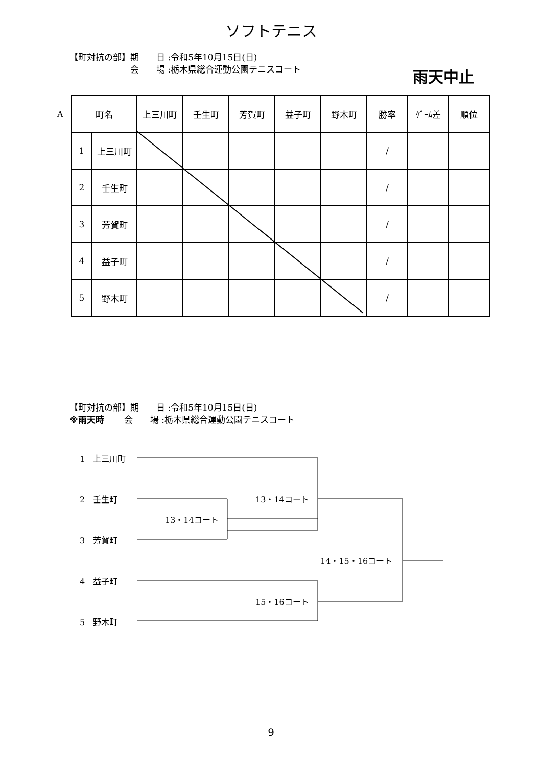ソフトテニス
【町対抗の部】期　　日 :令和5年10月15日(日)
　　　　　　　会　　場 :栃木県総合運動公園テニスコート
雨天中止
A
| 町名 | | 上三川町 | 壬生町 | 芳賀町 | 益子町 | 野木町 | 勝率 | ｹﾞｰﾑ差 | 順位 |
| --- | --- | --- | --- | --- | --- | --- | --- | --- | --- |
| 1 | 上三川町 | | | | | | / | | |
| 2 | 壬生町 | | | | | | / | | |
| 3 | 芳賀町 | | | | | | / | | |
| 4 | 益子町 | | | | | | / | | |
| 5 | 野木町 | | | | | | / | | |
【町対抗の部】期　　日 :令和5年10月15日(日)
※雨天時　　 会　　場 :栃木県総合運動公園テニスコート
1　上三川町
2　壬生町
3　芳賀町
4　益子町
5　野木町
13・14コート
13・14コート
14・15・16コート
15・16コート
9